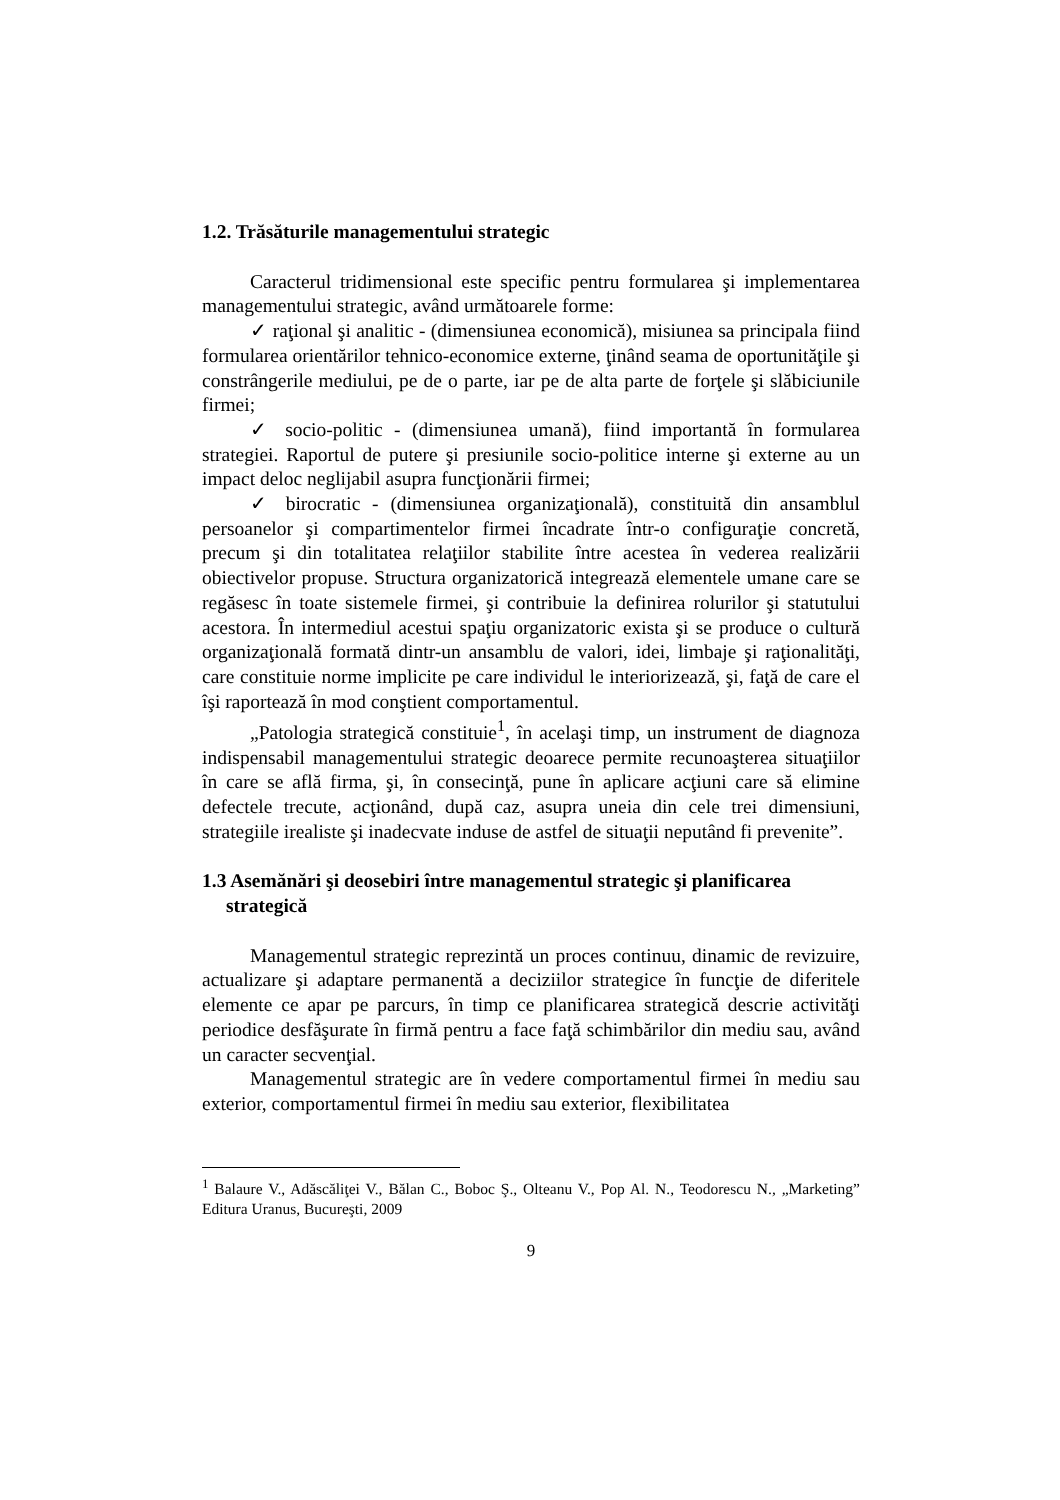1.2. Trăsăturile managementului strategic
Caracterul tridimensional este specific pentru formularea şi implementarea managementului strategic, având următoarele forme:
✓ raţional şi analitic - (dimensiunea economică), misiunea sa principala fiind formularea orientărilor tehnico-economice externe, ţinând seama de oportunităţile şi constrângerile mediului, pe de o parte, iar pe de alta parte de forţele şi slăbiciunile firmei;
✓ socio-politic - (dimensiunea umană), fiind importantă în formularea strategiei. Raportul de putere şi presiunile socio-politice interne şi externe au un impact deloc neglijabil asupra funcţionării firmei;
✓ birocratic - (dimensiunea organizaţională), constituită din ansamblul persoanelor şi compartimentelor firmei încadrate într-o configuraţie concretă, precum şi din totalitatea relaţiilor stabilite între acestea în vederea realizării obiectivelor propuse. Structura organizatorică integrează elementele umane care se regăsesc în toate sistemele firmei, şi contribuie la definirea rolurilor şi statutului acestora. În intermediul acestui spaţiu organizatoric exista şi se produce o cultură organizaţională formată dintr-un ansamblu de valori, idei, limbaje şi raţionalităţi, care constituie norme implicite pe care individul le interiorizează, şi, faţă de care el îşi raportează în mod conştient comportamentul.
„Patologia strategică constituie<sup>1</sup>, în acelaşi timp, un instrument de diagnoza indispensabil managementului strategic deoarece permite recunoaşterea situaţiilor în care se află firma, şi, în consecinţă, pune în aplicare acţiuni care să elimine defectele trecute, acţionând, după caz, asupra uneia din cele trei dimensiuni, strategiile irealiste şi inadecvate induse de astfel de situaţii neputând fi prevenite”.
1.3 Asemănări şi deosebiri între managementul strategic şi planificarea strategică
Managementul strategic reprezintă un proces continuu, dinamic de revizuire, actualizare şi adaptare permanentă a deciziilor strategice în funcţie de diferitele elemente ce apar pe parcurs, în timp ce planificarea strategică descrie activităţi periodice desfăşurate în firmă pentru a face faţă schimbărilor din mediu sau, având un caracter secvenţial.
Managementul strategic are în vedere comportamentul firmei în mediu sau exterior, comportamentul firmei în mediu sau exterior, flexibilitatea
<sup>1</sup> Balaure V., Adăscăliţei V., Bălan C., Boboc Ş., Olteanu V., Pop Al. N., Teodorescu N., „Marketing” Editura Uranus, Bucureşti, 2009
9